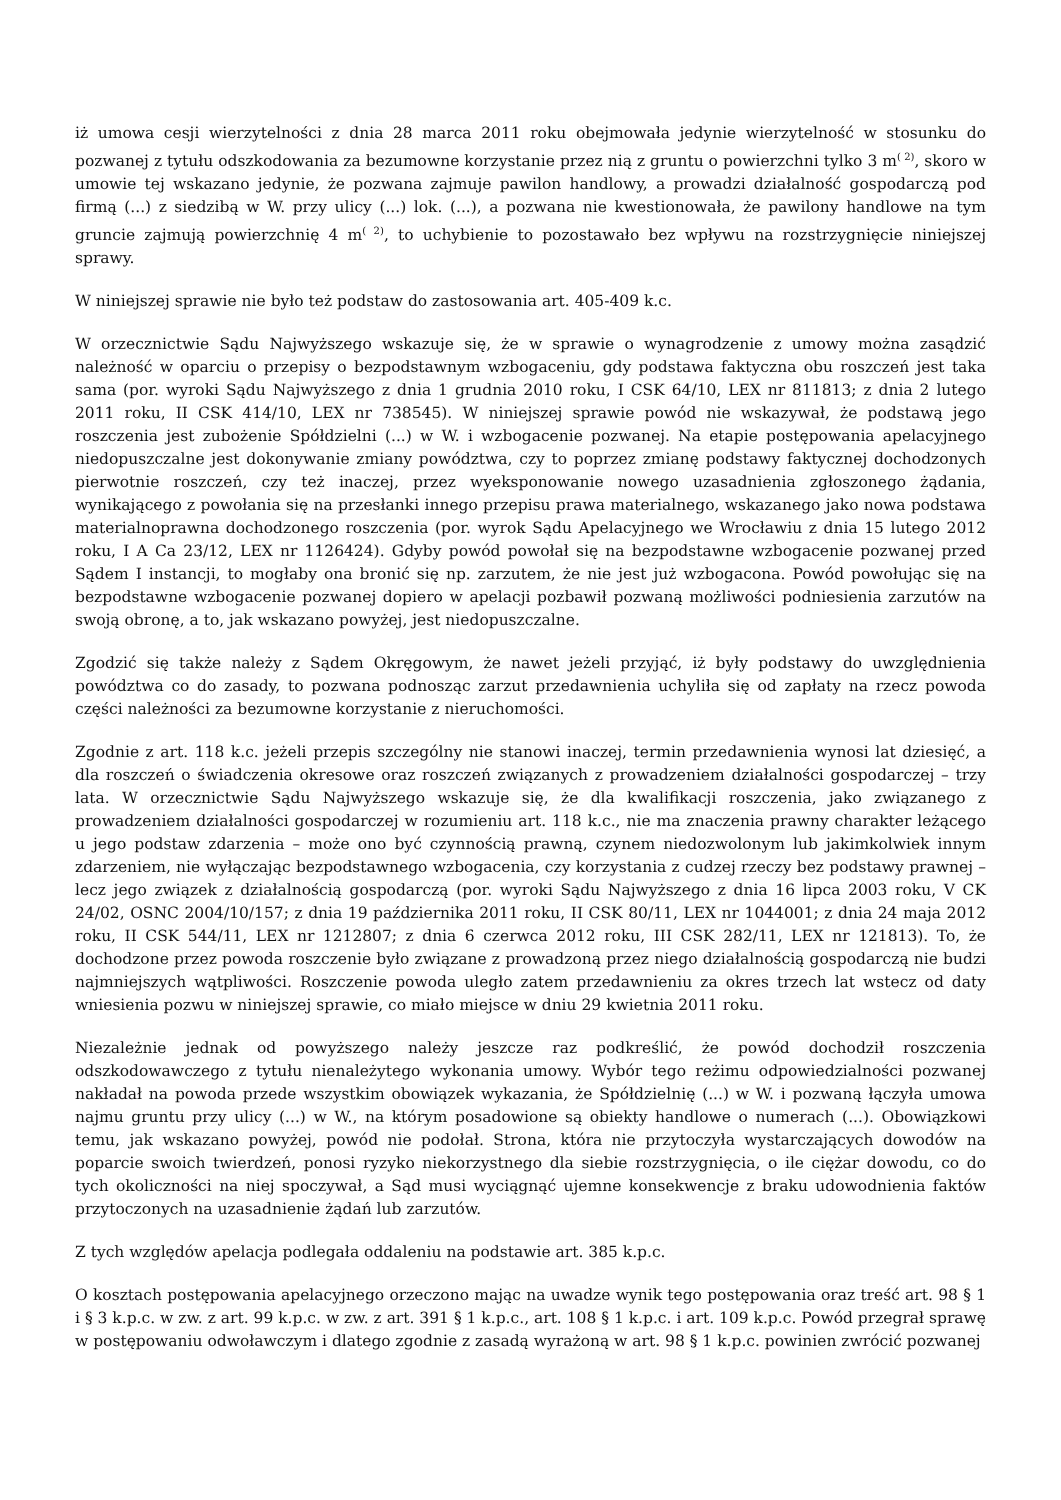iż umowa cesji wierzytelności z dnia 28 marca 2011 roku obejmowała jedynie wierzytelność w stosunku do pozwanej z tytułu odszkodowania za bezumowne korzystanie przez nią z gruntu o powierzchni tylko 3 m<sup>( 2)</sup>, skoro w umowie tej wskazano jedynie, że pozwana zajmuje pawilon handlowy, a prowadzi działalność gospodarczą pod firmą (...) z siedzibą w W. przy ulicy (...) lok. (...), a pozwana nie kwestionowała, że pawilony handlowe na tym gruncie zajmują powierzchnię 4 m<sup>( 2)</sup>, to uchybienie to pozostawało bez wpływu na rozstrzygnięcie niniejszej sprawy.
W niniejszej sprawie nie było też podstaw do zastosowania art. 405-409 k.c.
W orzecznictwie Sądu Najwyższego wskazuje się, że w sprawie o wynagrodzenie z umowy można zasądzić należność w oparciu o przepisy o bezpodstawnym wzbogaceniu, gdy podstawa faktyczna obu roszczeń jest taka sama (por. wyroki Sądu Najwyższego z dnia 1 grudnia 2010 roku, I CSK 64/10, LEX nr 811813; z dnia 2 lutego 2011 roku, II CSK 414/10, LEX nr 738545). W niniejszej sprawie powód nie wskazywał, że podstawą jego roszczenia jest zubożenie Spółdzielni (...) w W. i wzbogacenie pozwanej. Na etapie postępowania apelacyjnego niedopuszczalne jest dokonywanie zmiany powództwa, czy to poprzez zmianę podstawy faktycznej dochodzonych pierwotnie roszczeń, czy też inaczej, przez wyeksponowanie nowego uzasadnienia zgłoszonego żądania, wynikającego z powołania się na przesłanki innego przepisu prawa materialnego, wskazanego jako nowa podstawa materialnoprawna dochodzonego roszczenia (por. wyrok Sądu Apelacyjnego we Wrocławiu z dnia 15 lutego 2012 roku, I A Ca 23/12, LEX nr 1126424). Gdyby powód powołał się na bezpodstawne wzbogacenie pozwanej przed Sądem I instancji, to mogłaby ona bronić się np. zarzutem, że nie jest już wzbogacona. Powód powołując się na bezpodstawne wzbogacenie pozwanej dopiero w apelacji pozbawił pozwaną możliwości podniesienia zarzutów na swoją obronę, a to, jak wskazano powyżej, jest niedopuszczalne.
Zgodzić się także należy z Sądem Okręgowym, że nawet jeżeli przyjąć, iż były podstawy do uwzględnienia powództwa co do zasady, to pozwana podnosząc zarzut przedawnienia uchyliła się od zapłaty na rzecz powoda części należności za bezumowne korzystanie z nieruchomości.
Zgodnie z art. 118 k.c. jeżeli przepis szczególny nie stanowi inaczej, termin przedawnienia wynosi lat dziesięć, a dla roszczeń o świadczenia okresowe oraz roszczeń związanych z prowadzeniem działalności gospodarczej – trzy lata. W orzecznictwie Sądu Najwyższego wskazuje się, że dla kwalifikacji roszczenia, jako związanego z prowadzeniem działalności gospodarczej w rozumieniu art. 118 k.c., nie ma znaczenia prawny charakter leżącego u jego podstaw zdarzenia – może ono być czynnością prawną, czynem niedozwolonym lub jakimkolwiek innym zdarzeniem, nie wyłączając bezpodstawnego wzbogacenia, czy korzystania z cudzej rzeczy bez podstawy prawnej – lecz jego związek z działalnością gospodarczą (por. wyroki Sądu Najwyższego z dnia 16 lipca 2003 roku, V CK 24/02, OSNC 2004/10/157; z dnia 19 października 2011 roku, II CSK 80/11, LEX nr 1044001; z dnia 24 maja 2012 roku, II CSK 544/11, LEX nr 1212807; z dnia 6 czerwca 2012 roku, III CSK 282/11, LEX nr 121813). To, że dochodzone przez powoda roszczenie było związane z prowadzoną przez niego działalnością gospodarczą nie budzi najmniejszych wątpliwości. Roszczenie powoda uległo zatem przedawnieniu za okres trzech lat wstecz od daty wniesienia pozwu w niniejszej sprawie, co miało miejsce w dniu 29 kwietnia 2011 roku.
Niezależnie jednak od powyższego należy jeszcze raz podkreślić, że powód dochodził roszczenia odszkodowawczego z tytułu nienależytego wykonania umowy. Wybór tego reżimu odpowiedzialności pozwanej nakładał na powoda przede wszystkim obowiązek wykazania, że Spółdzielnię (...) w W. i pozwaną łączyła umowa najmu gruntu przy ulicy (...) w W., na którym posadowione są obiekty handlowe o numerach (...). Obowiązkowi temu, jak wskazano powyżej, powód nie podołał. Strona, która nie przytoczyła wystarczających dowodów na poparcie swoich twierdzeń, ponosi ryzyko niekorzystnego dla siebie rozstrzygnięcia, o ile ciężar dowodu, co do tych okoliczności na niej spoczywał, a Sąd musi wyciągnąć ujemne konsekwencje z braku udowodnienia faktów przytoczonych na uzasadnienie żądań lub zarzutów.
Z tych względów apelacja podlegała oddaleniu na podstawie art. 385 k.p.c.
O kosztach postępowania apelacyjnego orzeczono mając na uwadze wynik tego postępowania oraz treść art. 98 § 1 i § 3 k.p.c. w zw. z art. 99 k.p.c. w zw. z art. 391 § 1 k.p.c., art. 108 § 1 k.p.c. i art. 109 k.p.c. Powód przegrał sprawę w postępowaniu odwoławczym i dlatego zgodnie z zasadą wyrażoną w art. 98 § 1 k.p.c. powinien zwrócić pozwanej